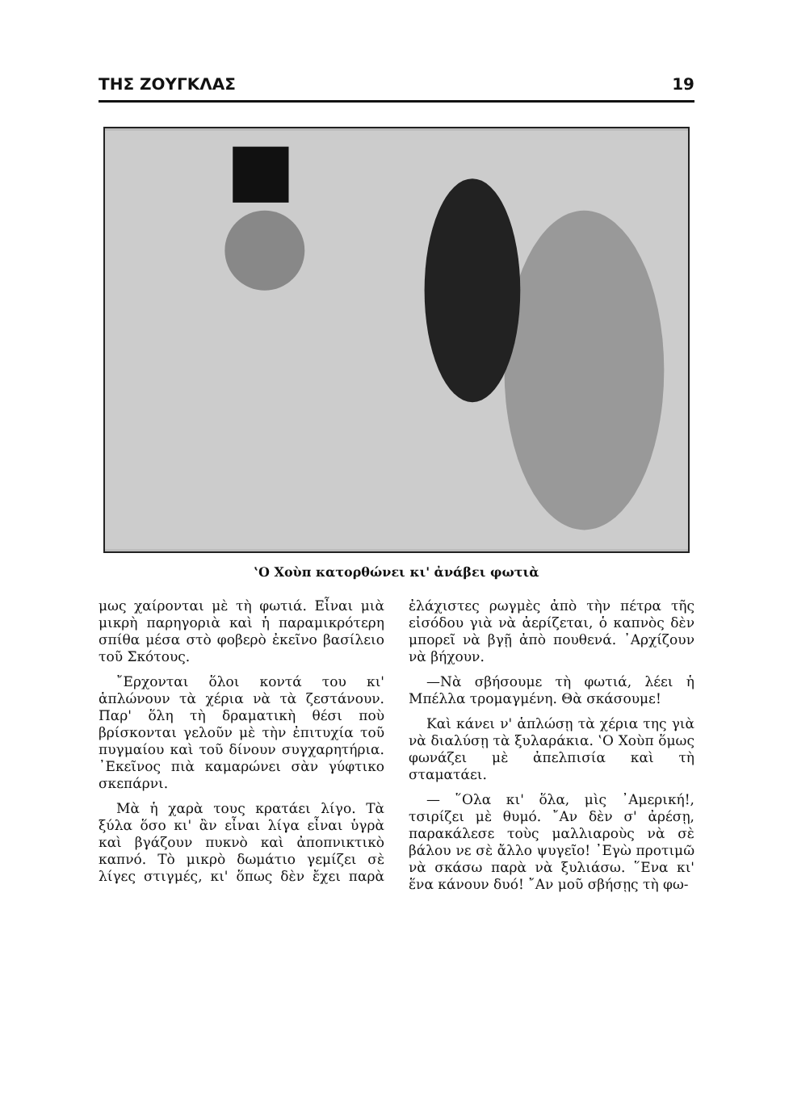ΤΗΣ ΖΟΥΓΚΛΑΣ 19
‛Ο Χοὺπ κατορθώνει κι' ἀνάβει φωτιὰ
μως χαίρονται μὲ τὴ φωτιά. Εἶναι μιὰ μικρὴ παρηγοριὰ καὶ ἡ παραμικρότερη σπίθα μέσα στὸ φοβερὸ ἐκεῖνο βασίλειο τοῦ Σκότους.
῎Ερχονται ὅλοι κοντά του κι' ἁπλώνουν τὰ χέρια νὰ τὰ ζεστάνουν. Παρ' ὅλη τὴ δραματικὴ θέσι ποὺ βρίσκονται γελοῦν μὲ τὴν ἐπιτυχία τοῦ πυγμαίου καὶ τοῦ δίνουν συγχαρητήρια. ᾿Εκεῖνος πιὰ καμαρώνει σὰν γύφτικο σκεπάρνι.
Μὰ ἡ χαρὰ τους κρατάει λίγο. Τὰ ξύλα ὅσο κι' ἂν εἶναι λίγα εἶναι ὑγρὰ καὶ βγάζουν πυκνὸ καὶ ἀποπνικτικὸ καπνό. Τὸ μικρὸ δωμάτιο γεμίζει σὲ λίγες στιγμές, κι' ὅπως δὲν ἔχει παρὰ ἐλάχιστες ρωγμὲς ἀπὸ τὴν πέτρα τῆς εἰσόδου γιὰ νὰ ἀερίζεται, ὁ καπνὸς δὲν μπορεῖ νὰ βγῇ ἀπὸ πουθενά. ᾿Αρχίζουν νὰ βήχουν.
—Νὰ σβήσουμε τὴ φωτιά, λέει ἡ Μπέλλα τρομαγμένη. Θὰ σκάσουμε!
Καὶ κάνει ν' ἁπλώσῃ τὰ χέρια της γιὰ νὰ διαλύσῃ τὰ ξυλαράκια. ‛Ο Χοὺπ ὅμως φωνάζει μὲ ἀπελπισία καὶ τὴ σταματάει.
— ῞Ολα κι' ὅλα, μὶς ᾿Αμερική!, τσιρίζει μὲ θυμό. ῎Αν δὲν σ' ἀρέσῃ, παρακάλεσε τοὺς μαλλιαροὺς νὰ σὲ βάλου νε σὲ ἄλλο ψυγεῖο! ᾿Εγὼ προτιμῶ νὰ σκάσω παρὰ νὰ ξυλιάσω. ῞Ενα κι' ἕνα κάνουν δυό! ῎Αν μοῦ σβήσῃς τὴ φω-